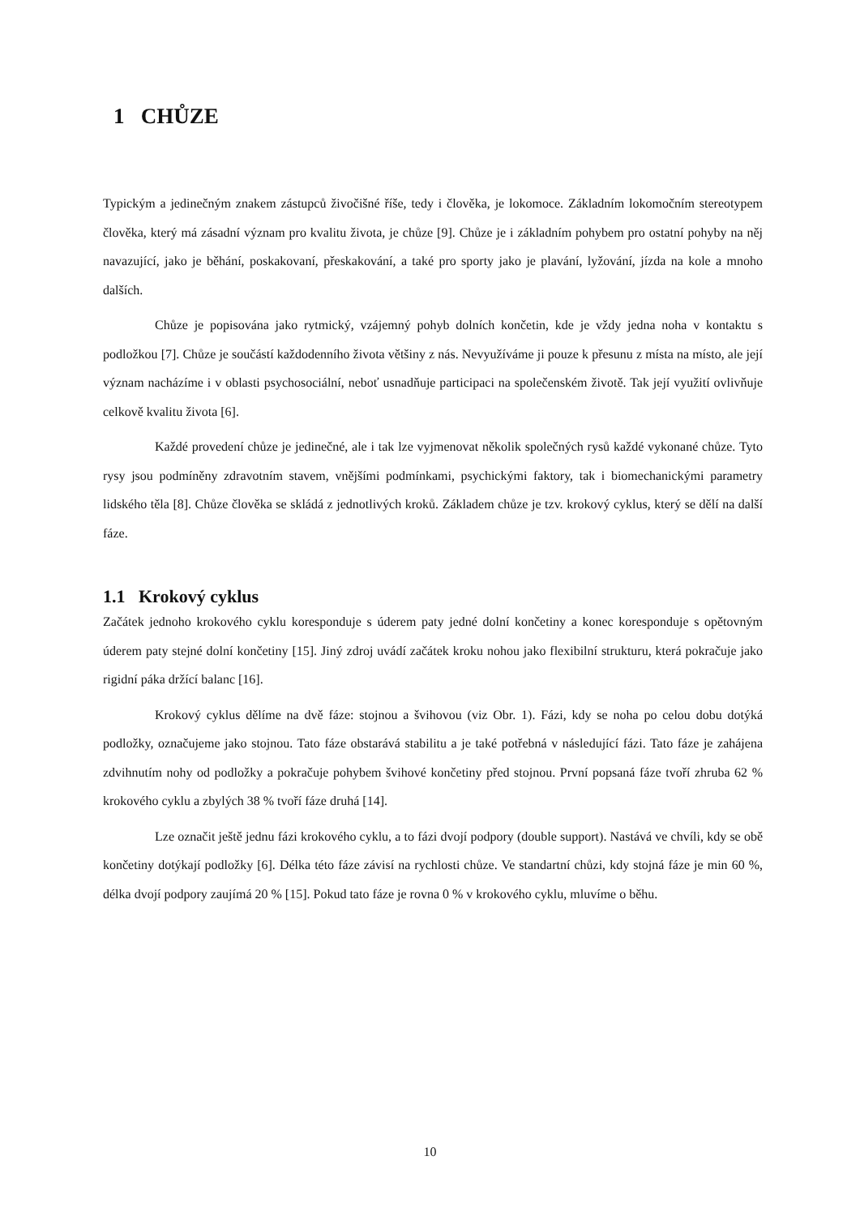1 CHŮZE
Typickým a jedinečným znakem zástupců živočišné říše, tedy i člověka, je lokomoce. Základním lokomočním stereotypem člověka, který má zásadní význam pro kvalitu života, je chůze [9]. Chůze je i základním pohybem pro ostatní pohyby na něj navazující, jako je běhání, poskakovaní, přeskakování, a také pro sporty jako je plavání, lyžování, jízda na kole a mnoho dalších.
Chůze je popisována jako rytmický, vzájemný pohyb dolních končetin, kde je vždy jedna noha v kontaktu s podložkou [7]. Chůze je součástí každodenního života většiny z nás. Nevyužíváme ji pouze k přesunu z místa na místo, ale její význam nacházíme i v oblasti psychosociální, neboť usnadňuje participaci na společenském životě. Tak její využití ovlivňuje celkově kvalitu života [6].
Každé provedení chůze je jedinečné, ale i tak lze vyjmenovat několik společných rysů každé vykonané chůze. Tyto rysy jsou podmíněny zdravotním stavem, vnějšími podmínkami, psychickými faktory, tak i biomechanickými parametry lidského těla [8]. Chůze člověka se skládá z jednotlivých kroků. Základem chůze je tzv. krokový cyklus, který se dělí na další fáze.
1.1 Krokový cyklus
Začátek jednoho krokového cyklu koresponduje s úderem paty jedné dolní končetiny a konec koresponduje s opětovným úderem paty stejné dolní končetiny [15]. Jiný zdroj uvádí začátek kroku nohou jako flexibilní strukturu, která pokračuje jako rigidní páka držící balanc [16].
Krokový cyklus dělíme na dvě fáze: stojnou a švihovou (viz Obr. 1). Fázi, kdy se noha po celou dobu dotýká podložky, označujeme jako stojnou. Tato fáze obstarává stabilitu a je také potřebná v následující fázi. Tato fáze je zahájena zdvihnutím nohy od podložky a pokračuje pohybem švihové končetiny před stojnou. První popsaná fáze tvoří zhruba 62 % krokového cyklu a zbylých 38 % tvoří fáze druhá [14].
Lze označit ještě jednu fázi krokového cyklu, a to fázi dvojí podpory (double support). Nastává ve chvíli, kdy se obě končetiny dotýkají podložky [6]. Délka této fáze závisí na rychlosti chůze. Ve standartní chůzi, kdy stojná fáze je min 60 %, délka dvojí podpory zaujímá 20 % [15]. Pokud tato fáze je rovna 0 % v krokového cyklu, mluvíme o běhu.
10